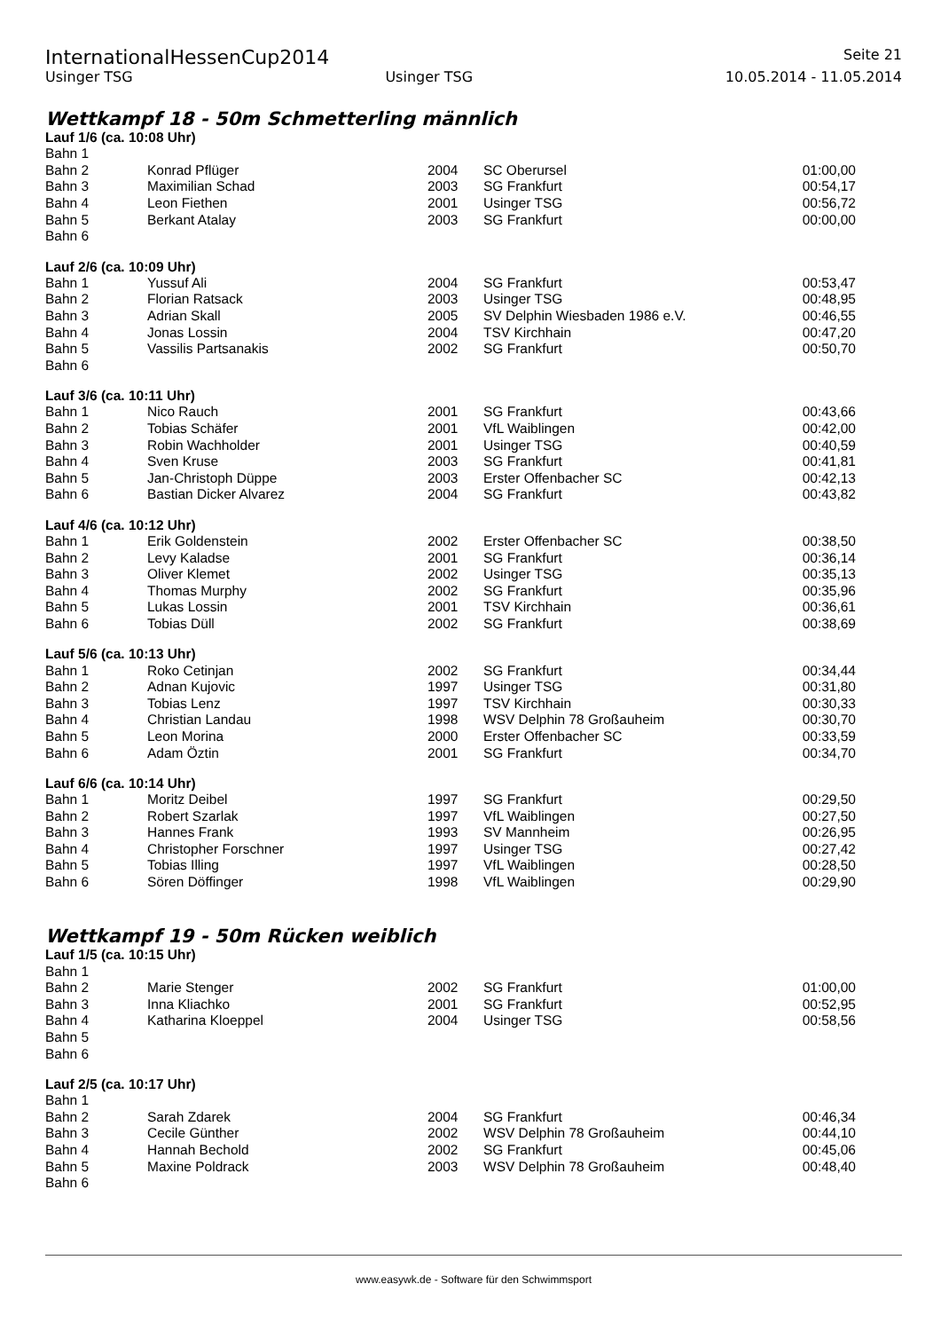InternationalHessenCup2014 Seite 21
Usinger TSG Usinger TSG 10.05.2014 - 11.05.2014
Wettkampf 18 - 50m Schmetterling männlich
Lauf 1/6 (ca. 10:08 Uhr)
| Bahn 1 | | | | |
| Bahn 2 | Konrad Pflüger | 2004 | SC Oberursel | 01:00,00 |
| Bahn 3 | Maximilian Schad | 2003 | SG Frankfurt | 00:54,17 |
| Bahn 4 | Leon Fiethen | 2001 | Usinger TSG | 00:56,72 |
| Bahn 5 | Berkant Atalay | 2003 | SG Frankfurt | 00:00,00 |
| Bahn 6 | | | | |
Lauf 2/6 (ca. 10:09 Uhr)
| Bahn 1 | Yussuf Ali | 2004 | SG Frankfurt | 00:53,47 |
| Bahn 2 | Florian Ratsack | 2003 | Usinger TSG | 00:48,95 |
| Bahn 3 | Adrian Skall | 2005 | SV Delphin Wiesbaden 1986 e.V. | 00:46,55 |
| Bahn 4 | Jonas Lossin | 2004 | TSV Kirchhain | 00:47,20 |
| Bahn 5 | Vassilis Partsanakis | 2002 | SG Frankfurt | 00:50,70 |
| Bahn 6 | | | | |
Lauf 3/6 (ca. 10:11 Uhr)
| Bahn 1 | Nico Rauch | 2001 | SG Frankfurt | 00:43,66 |
| Bahn 2 | Tobias Schäfer | 2001 | VfL Waiblingen | 00:42,00 |
| Bahn 3 | Robin Wachholder | 2001 | Usinger TSG | 00:40,59 |
| Bahn 4 | Sven Kruse | 2003 | SG Frankfurt | 00:41,81 |
| Bahn 5 | Jan-Christoph Düppe | 2003 | Erster Offenbacher SC | 00:42,13 |
| Bahn 6 | Bastian Dicker Alvarez | 2004 | SG Frankfurt | 00:43,82 |
Lauf 4/6 (ca. 10:12 Uhr)
| Bahn 1 | Erik Goldenstein | 2002 | Erster Offenbacher SC | 00:38,50 |
| Bahn 2 | Levy Kaladse | 2001 | SG Frankfurt | 00:36,14 |
| Bahn 3 | Oliver Klemet | 2002 | Usinger TSG | 00:35,13 |
| Bahn 4 | Thomas Murphy | 2002 | SG Frankfurt | 00:35,96 |
| Bahn 5 | Lukas Lossin | 2001 | TSV Kirchhain | 00:36,61 |
| Bahn 6 | Tobias Düll | 2002 | SG Frankfurt | 00:38,69 |
Lauf 5/6 (ca. 10:13 Uhr)
| Bahn 1 | Roko Cetinjan | 2002 | SG Frankfurt | 00:34,44 |
| Bahn 2 | Adnan Kujovic | 1997 | Usinger TSG | 00:31,80 |
| Bahn 3 | Tobias Lenz | 1997 | TSV Kirchhain | 00:30,33 |
| Bahn 4 | Christian Landau | 1998 | WSV Delphin 78 Großauheim | 00:30,70 |
| Bahn 5 | Leon Morina | 2000 | Erster Offenbacher SC | 00:33,59 |
| Bahn 6 | Adam Öztin | 2001 | SG Frankfurt | 00:34,70 |
Lauf 6/6 (ca. 10:14 Uhr)
| Bahn 1 | Moritz Deibel | 1997 | SG Frankfurt | 00:29,50 |
| Bahn 2 | Robert Szarlak | 1997 | VfL Waiblingen | 00:27,50 |
| Bahn 3 | Hannes Frank | 1993 | SV Mannheim | 00:26,95 |
| Bahn 4 | Christopher Forschner | 1997 | Usinger TSG | 00:27,42 |
| Bahn 5 | Tobias Illing | 1997 | VfL Waiblingen | 00:28,50 |
| Bahn 6 | Sören Döffinger | 1998 | VfL Waiblingen | 00:29,90 |
Wettkampf 19 - 50m Rücken weiblich
Lauf 1/5 (ca. 10:15 Uhr)
| Bahn 1 | | | | |
| Bahn 2 | Marie Stenger | 2002 | SG Frankfurt | 01:00,00 |
| Bahn 3 | Inna Kliachko | 2001 | SG Frankfurt | 00:52,95 |
| Bahn 4 | Katharina Kloeppel | 2004 | Usinger TSG | 00:58,56 |
| Bahn 5 | | | | |
| Bahn 6 | | | | |
Lauf 2/5 (ca. 10:17 Uhr)
| Bahn 1 | | | | |
| Bahn 2 | Sarah Zdarek | 2004 | SG Frankfurt | 00:46,34 |
| Bahn 3 | Cecile Günther | 2002 | WSV Delphin 78 Großauheim | 00:44,10 |
| Bahn 4 | Hannah Bechold | 2002 | SG Frankfurt | 00:45,06 |
| Bahn 5 | Maxine Poldrack | 2003 | WSV Delphin 78 Großauheim | 00:48,40 |
| Bahn 6 | | | | |
www.easywk.de - Software für den Schwimmsport